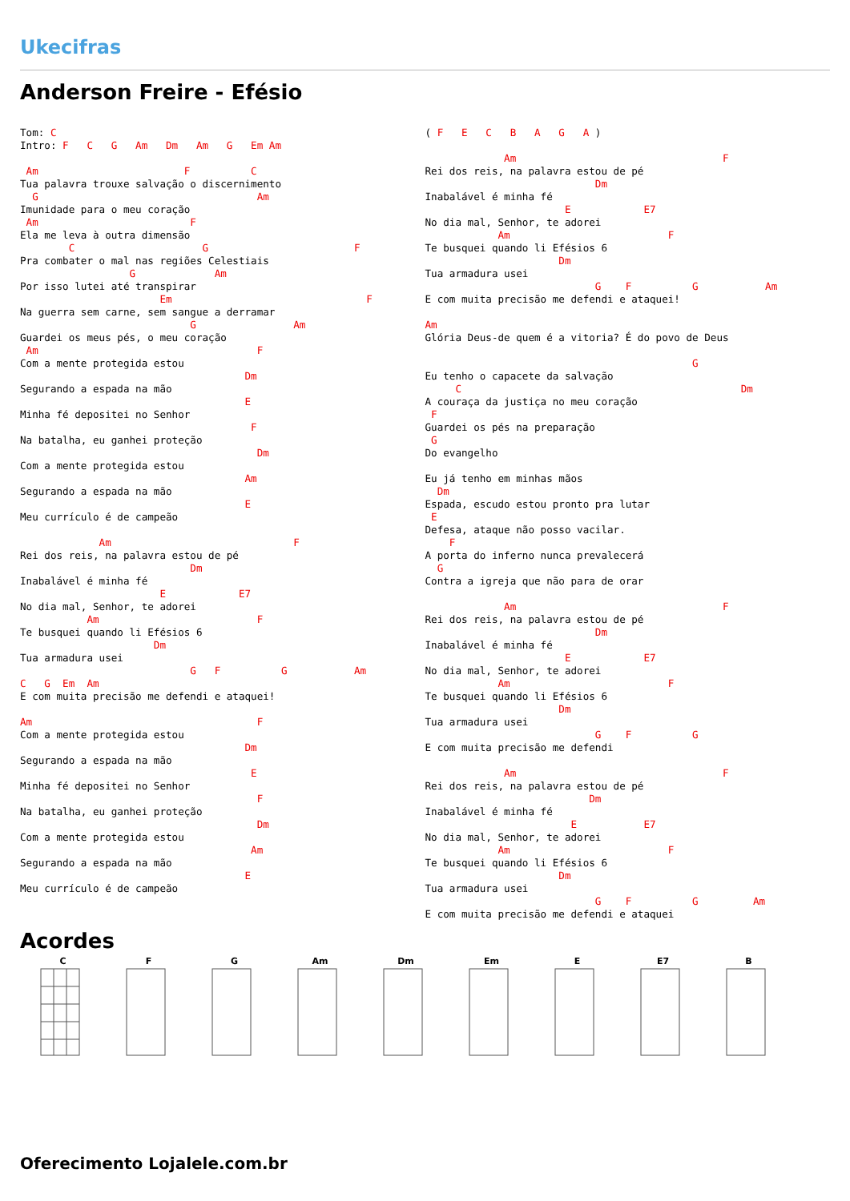Ukecifras
Anderson Freire - Efésio
Tom: C
Intro: F   C   G   Am   Dm   Am   G   Em Am

 Am                        F          C
Tua palavra trouxe salvação o discernimento
  G                                    Am
Imunidade para o meu coração
 Am                         F
Ela me leva à outra dimensão
        C                     G                        F
Pra combater o mal nas regiões Celestiais
                  G             Am
Por isso lutei até transpirar
                       Em                                F
Na guerra sem carne, sem sangue a derramar
                            G                Am
Guardei os meus pés, o meu coração
 Am                                    F
Com a mente protegida estou
                                     Dm
Segurando a espada na mão
                                     E
Minha fé depositei no Senhor
                                      F
Na batalha, eu ganhei proteção
                                       Dm
Com a mente protegida estou
                                     Am
Segurando a espada na mão
                                     E
Meu currículo é de campeão

             Am                              F
Rei dos reis, na palavra estou de pé
                            Dm
Inabalável é minha fé
                       E            E7
No dia mal, Senhor, te adorei
           Am                          F
Te busquei quando li Efésios 6
                      Dm
Tua armadura usei
                            G   F          G           Am
C   G  Em  Am
E com muita precisão me defendi e ataquei!

Am                                     F
Com a mente protegida estou
                                     Dm
Segurando a espada na mão
                                      E
Minha fé depositei no Senhor
                                       F
Na batalha, eu ganhei proteção
                                       Dm
Com a mente protegida estou
                                      Am
Segurando a espada na mão
                                     E
Meu currículo é de campeão
( F   E   C   B   A   G   A )

             Am                                  F
Rei dos reis, na palavra estou de pé
                            Dm
Inabalável é minha fé
                       E            E7
No dia mal, Senhor, te adorei
            Am                          F
Te busquei quando li Efésios 6
                      Dm
Tua armadura usei
                            G    F          G           Am
E com muita precisão me defendi e ataquei!

Am
Glória Deus-de quem é a vitoria? É do povo de Deus

                                            G
Eu tenho o capacete da salvação
     C                                              Dm
A couraça da justiça no meu coração
 F
Guardei os pés na preparação
 G
Do evangelho

Eu já tenho em minhas mãos
  Dm
Espada, escudo estou pronto pra lutar
 E
Defesa, ataque não posso vacilar.
    F
A porta do inferno nunca prevalecerá
  G
Contra a igreja que não para de orar

             Am                                  F
Rei dos reis, na palavra estou de pé
                            Dm
Inabalável é minha fé
                       E            E7
No dia mal, Senhor, te adorei
            Am                          F
Te busquei quando li Efésios 6
                      Dm
Tua armadura usei
                            G    F          G
E com muita precisão me defendi

             Am                                  F
Rei dos reis, na palavra estou de pé
                           Dm
Inabalável é minha fé
                        E           E7
No dia mal, Senhor, te adorei
            Am                          F
Te busquei quando li Efésios 6
                      Dm
Tua armadura usei
                            G    F          G         Am
E com muita precisão me defendi e ataquei
Acordes
C F G Am Dm Em E E7 B
Oferecimento Lojalele.com.br